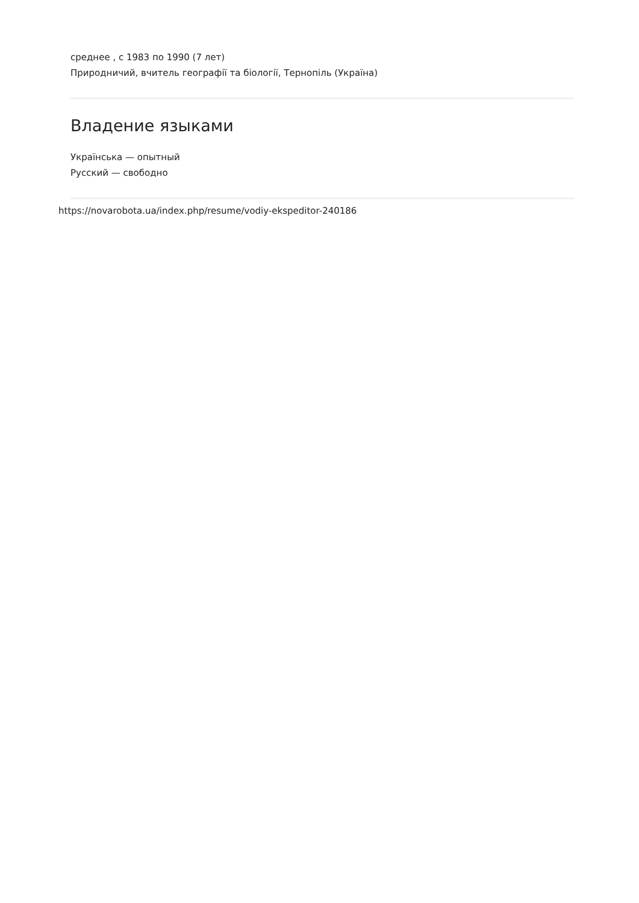среднее , с 1983 по 1990 (7 лет)
Природничий, вчитель географії та біології, Тернопіль (Україна)
Владение языками
Українська — опытный
Русский — свободно
https://novarobota.ua/index.php/resume/vodiy-ekspeditor-240186